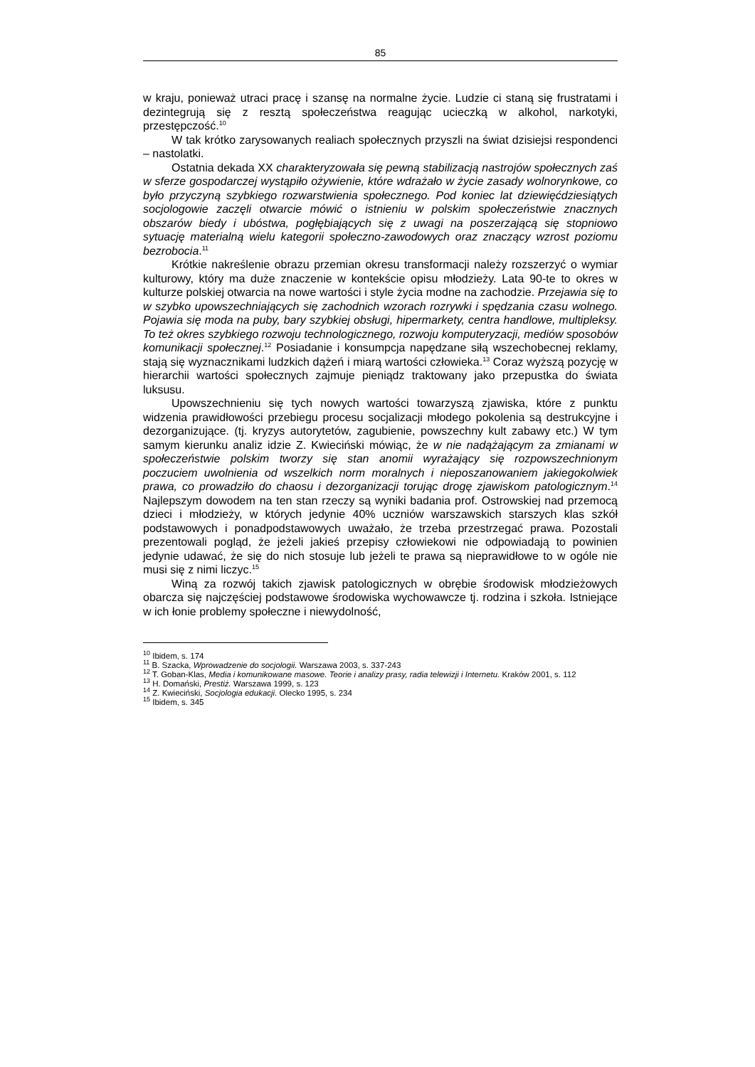85
w kraju, ponieważ utraci pracę i szansę na normalne życie. Ludzie ci staną się frustratami i dezintegrują się z resztą społeczeństwa reagując ucieczką w alkohol, narkotyki, przestępczość.<sup>10</sup>
W tak krótko zarysowanych realiach społecznych przyszli na świat dzisiejsi respondenci – nastolatki.
Ostatnia dekada XX charakteryzowała się pewną stabilizacją nastrojów społecznych zaś w sferze gospodarczej wystąpiło ożywienie, które wdrażało w życie zasady wolnorynkowe, co było przyczyną szybkiego rozwarstwienia społecznego. Pod koniec lat dziewięćdziesiątych socjologowie zaczęli otwarcie mówić o istnieniu w polskim społeczeństwie znacznych obszarów biedy i ubóstwa, pogłębiających się z uwagi na poszerzającą się stopniowo sytuację materialną wielu kategorii społeczno-zawodowych oraz znaczący wzrost poziomu bezrobocia.<sup>11</sup>
Krótkie nakreślenie obrazu przemian okresu transformacji należy rozszerzyć o wymiar kulturowy, który ma duże znaczenie w kontekście opisu młodzieży. Lata 90-te to okres w kulturze polskiej otwarcia na nowe wartości i style życia modne na zachodzie. Przejawia się to w szybko upowszechniających się zachodnich wzorach rozrywki i spędzania czasu wolnego. Pojawia się moda na puby, bary szybkiej obsługi, hipermarkety, centra handlowe, multipleksy. To też okres szybkiego rozwoju technologicznego, rozwoju komputeryzacji, mediów sposobów komunikacji społecznej.<sup>12</sup> Posiadanie i konsumpcja napędzane siłą wszechobecnej reklamy, stają się wyznacznikami ludzkich dążeń i miarą wartości człowieka.<sup>13</sup> Coraz wyższą pozycję w hierarchii wartości społecznych zajmuje pieniądz traktowany jako przepustka do świata luksusu.
Upowszechnieniu się tych nowych wartości towarzyszą zjawiska, które z punktu widzenia prawidłowości przebiegu procesu socjalizacji młodego pokolenia są destrukcyjne i dezorganizujące. (tj. kryzys autorytetów, zagubienie, powszechny kult zabawy etc.) W tym samym kierunku analiz idzie Z. Kwieciński mówiąc, że w nie nadążającym za zmianami w społeczeństwie polskim tworzy się stan anomii wyrażający się rozpowszechnionym poczuciem uwolnienia od wszelkich norm moralnych i nieposzanowaniem jakiegokolwiek prawa, co prowadziło do chaosu i dezorganizacji torując drogę zjawiskom patologicznym.<sup>14</sup> Najlepszym dowodem na ten stan rzeczy są wyniki badania prof. Ostrowskiej nad przemocą dzieci i młodzieży, w których jedynie 40% uczniów warszawskich starszych klas szkół podstawowych i ponadpodstawowych uważało, że trzeba przestrzegać prawa. Pozostali prezentowali pogląd, że jeżeli jakieś przepisy człowiekowi nie odpowiadają to powinien jedynie udawać, że się do nich stosuje lub jeżeli te prawa są nieprawidłowe to w ogóle nie musi się z nimi liczyc.<sup>15</sup>
Winą za rozwój takich zjawisk patologicznych w obrębie środowisk młodzieżowych obarcza się najczęściej podstawowe środowiska wychowawcze tj. rodzina i szkoła. Istniejące w ich łonie problemy społeczne i niewydolność,
<sup>10</sup> Ibidem, s. 174
<sup>11</sup> B. Szacka, Wprowadzenie do socjologii. Warszawa 2003, s. 337-243
<sup>12</sup> T. Goban-Klas, Media i komunikowane masowe. Teorie i analizy prasy, radia telewizji i Internetu. Kraków 2001, s. 112
<sup>13</sup> H. Domański, Prestiż. Warszawa 1999, s. 123
<sup>14</sup> Z. Kwieciński, Socjologia edukacji. Olecko 1995, s. 234
<sup>15</sup> Ibidem, s. 345